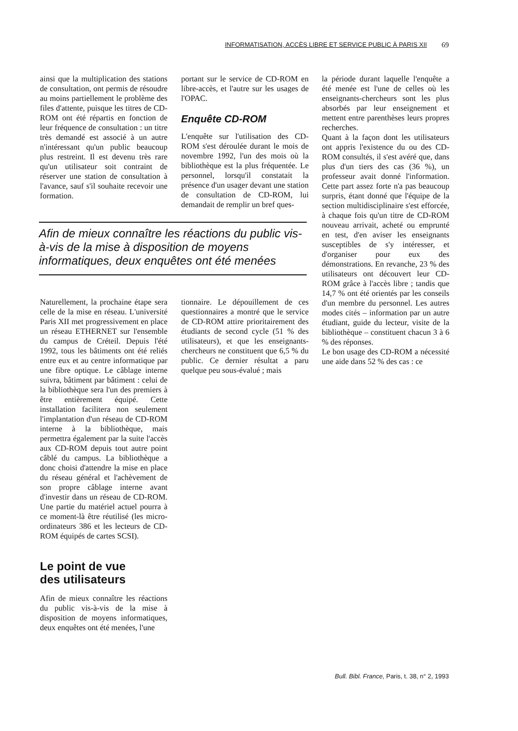INFORMATISATION, ACCÈS LIBRE ET SERVICE PUBLIC À PARIS XII 69
ainsi que la multiplication des stations de consultation, ont permis de résoudre au moins partiellement le problème des files d'attente, puisque les titres de CD-ROM ont été répartis en fonction de leur fréquence de consultation : un titre très demandé est associé à un autre n'intéressant qu'un public beaucoup plus restreint. Il est devenu très rare qu'un utilisateur soit contraint de réserver une station de consultation à l'avance, sauf s'il souhaite recevoir une formation.
portant sur le service de CD-ROM en libre-accès, et l'autre sur les usages de l'OPAC.
Enquête CD-ROM
L'enquête sur l'utilisation des CD-ROM s'est déroulée durant le mois de novembre 1992, l'un des mois où la bibliothèque est la plus fréquentée. Le personnel, lorsqu'il constatait la présence d'un usager devant une station de consultation de CD-ROM, lui demandait de remplir un bref ques-
Afin de mieux connaître les réactions du public vis-à-vis de la mise à disposition de moyens informatiques, deux enquêtes ont été menées
Naturellement, la prochaine étape sera celle de la mise en réseau. L'université Paris XII met progressivement en place un réseau ETHERNET sur l'ensemble du campus de Créteil. Depuis l'été 1992, tous les bâtiments ont été reliés entre eux et au centre informatique par une fibre optique. Le câblage interne suivra, bâtiment par bâtiment : celui de la bibliothèque sera l'un des premiers à être entièrement équipé. Cette installation facilitera non seulement l'implantation d'un réseau de CD-ROM interne à la bibliothèque, mais permettra également par la suite l'accès aux CD-ROM depuis tout autre point câblé du campus. La bibliothèque a donc choisi d'attendre la mise en place du réseau général et l'achèvement de son propre câblage interne avant d'investir dans un réseau de CD-ROM. Une partie du matériel actuel pourra à ce moment-là être réutilisé (les micro-ordinateurs 386 et les lecteurs de CD-ROM équipés de cartes SCSI).
Le point de vue
des utilisateurs
Afin de mieux connaître les réactions du public vis-à-vis de la mise à disposition de moyens informatiques, deux enquêtes ont été menées, l'une
tionnaire. Le dépouillement de ces questionnaires a montré que le service de CD-ROM attire prioritairement des étudiants de second cycle (51 % des utilisateurs), et que les enseignants-chercheurs ne constituent que 6,5 % du public. Ce dernier résultat a paru quelque peu sous-évalué ; mais
la période durant laquelle l'enquête a été menée est l'une de celles où les enseignants-chercheurs sont les plus absorbés par leur enseignement et mettent entre parenthèses leurs propres recherches.
Quant à la façon dont les utilisateurs ont appris l'existence du ou des CD-ROM consultés, il s'est avéré que, dans plus d'un tiers des cas (36 %), un professeur avait donné l'information. Cette part assez forte n'a pas beaucoup surpris, étant donné que l'équipe de la section multidisciplinaire s'est efforcée, à chaque fois qu'un titre de CD-ROM nouveau arrivait, acheté ou emprunté en test, d'en aviser les enseignants susceptibles de s'y intéresser, et d'organiser pour eux des démonstrations. En revanche, 23 % des utilisateurs ont découvert leur CD-ROM grâce à l'accès libre ; tandis que 14,7 % ont été orientés par les conseils d'un membre du personnel. Les autres modes cités – information par un autre étudiant, guide du lecteur, visite de la bibliothèque – constituent chacun 3 à 6 % des réponses.
Le bon usage des CD-ROM a nécessité une aide dans 52 % des cas : ce
Bull. Bibl. France, Paris, t. 38, n° 2, 1993